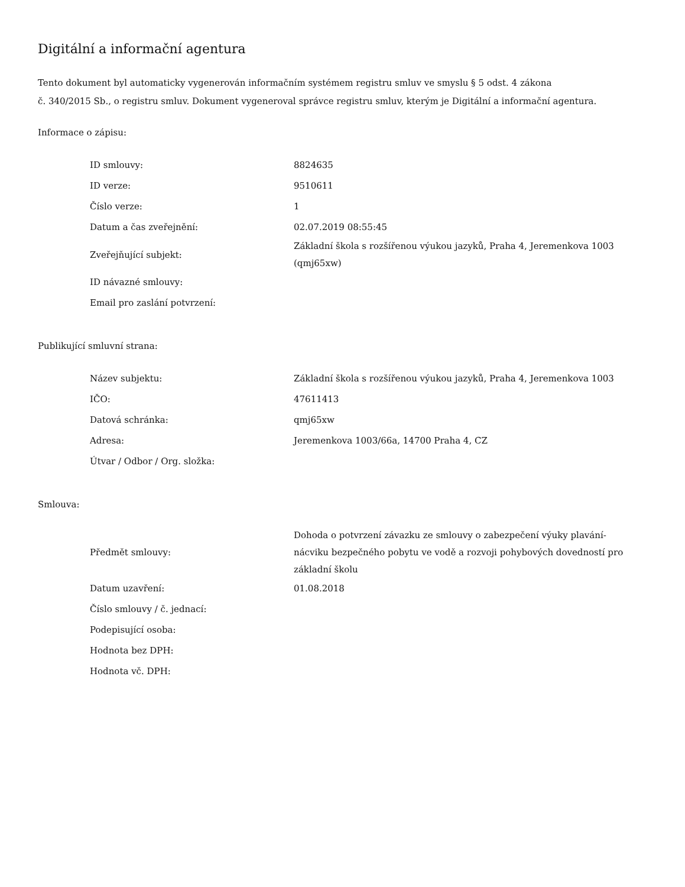Digitální a informační agentura
Tento dokument byl automaticky vygenerován informačním systémem registru smluv ve smyslu § 5 odst. 4 zákona
č. 340/2015 Sb., o registru smluv. Dokument vygeneroval správce registru smluv, kterým je Digitální a informační agentura.
Informace o zápisu:
| ID smlouvy: | 8824635 |
| ID verze: | 9510611 |
| Číslo verze: | 1 |
| Datum a čas zveřejnění: | 02.07.2019 08:55:45 |
| Zveřejňující subjekt: | Základní škola s rozšířenou výukou jazyků, Praha 4, Jeremenkova 1003 (qmj65xw) |
| ID návazné smlouvy: | |
| Email pro zaslání potvrzení: | |
Publikující smluvní strana:
| Název subjektu: | Základní škola s rozšířenou výukou jazyků, Praha 4, Jeremenkova 1003 |
| IČO: | 47611413 |
| Datová schránka: | qmj65xw |
| Adresa: | Jeremenkova 1003/66a, 14700 Praha 4, CZ |
| Útvar / Odbor / Org. složka: | |
Smlouva:
| Předmět smlouvy: | Dohoda o potvrzení závazku ze smlouvy o zabezpečení výuky plavání- nácviku bezpečného pobytu ve vodě a rozvoji pohybových dovedností pro základní školu |
| Datum uzavření: | 01.08.2018 |
| Číslo smlouvy / č. jednací: | |
| Podepisující osoba: | |
| Hodnota bez DPH: | |
| Hodnota vč. DPH: | |